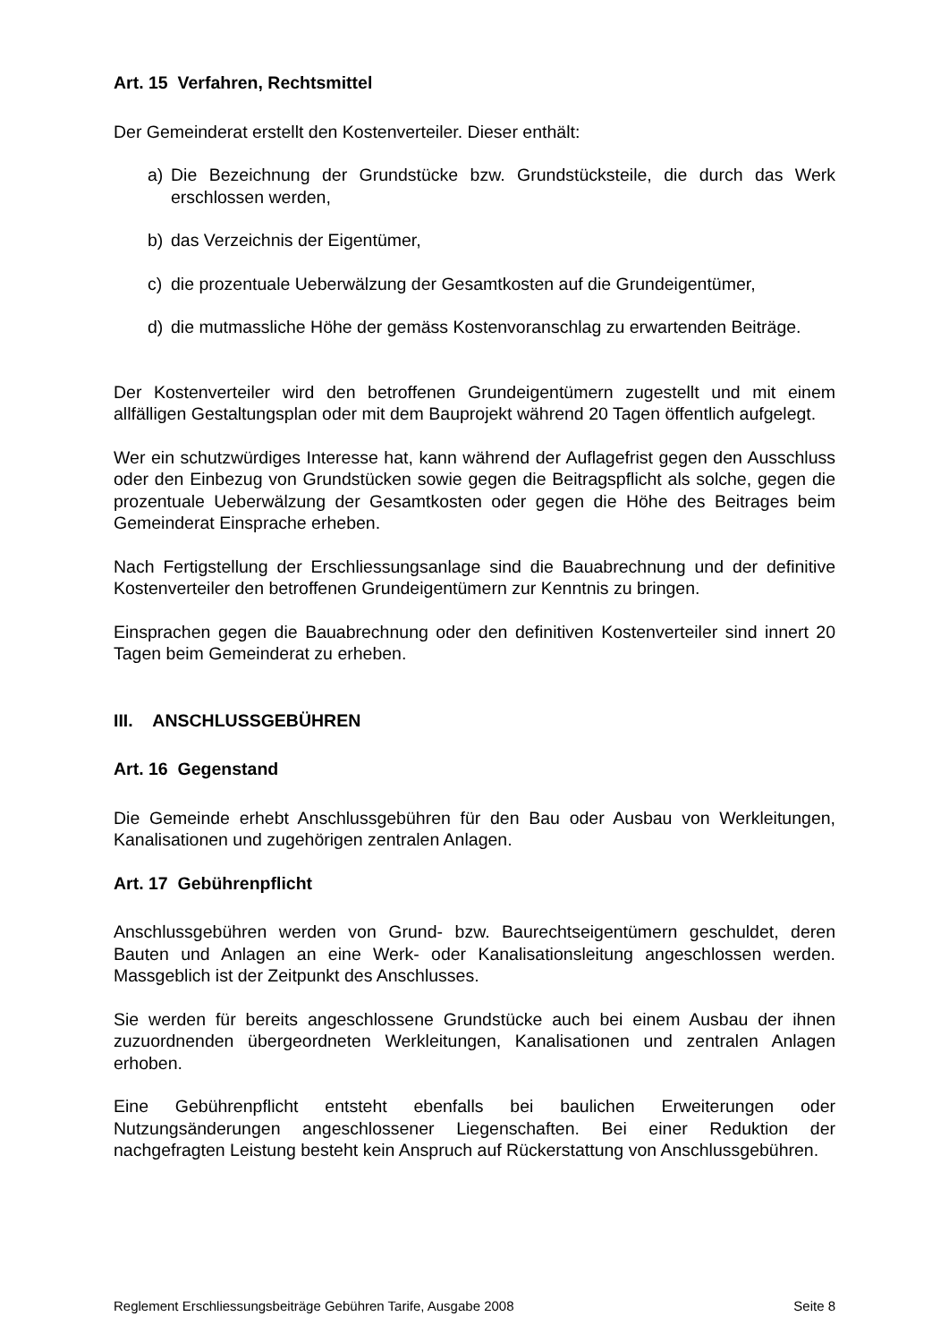Art. 15 Verfahren, Rechtsmittel
Der Gemeinderat erstellt den Kostenverteiler. Dieser enthält:
a) Die Bezeichnung der Grundstücke bzw. Grundstücksteile, die durch das Werk erschlossen werden,
b) das Verzeichnis der Eigentümer,
c) die prozentuale Ueberwälzung der Gesamtkosten auf die Grundeigentümer,
d) die mutmassliche Höhe der gemäss Kostenvoranschlag zu erwartenden Beiträge.
Der Kostenverteiler wird den betroffenen Grundeigentümern zugestellt und mit einem allfälligen Gestaltungsplan oder mit dem Bauprojekt während 20 Tagen öffentlich aufgelegt.
Wer ein schutzwürdiges Interesse hat, kann während der Auflagefrist gegen den Ausschluss oder den Einbezug von Grundstücken sowie gegen die Beitragspflicht als solche, gegen die prozentuale Ueberwälzung der Gesamtkosten oder gegen die Höhe des Beitrages beim Gemeinderat Einsprache erheben.
Nach Fertigstellung der Erschliessungsanlage sind die Bauabrechnung und der definitive Kostenverteiler den betroffenen Grundeigentümern zur Kenntnis zu bringen.
Einsprachen gegen die Bauabrechnung oder den definitiven Kostenverteiler sind innert 20 Tagen beim Gemeinderat zu erheben.
III. ANSCHLUSSGEBÜHREN
Art. 16 Gegenstand
Die Gemeinde erhebt Anschlussgebühren für den Bau oder Ausbau von Werkleitungen, Kanalisationen und zugehörigen zentralen Anlagen.
Art. 17 Gebührenpflicht
Anschlussgebühren werden von Grund- bzw. Baurechtseigentümern geschuldet, deren Bauten und Anlagen an eine Werk- oder Kanalisationsleitung angeschlossen werden. Massgeblich ist der Zeitpunkt des Anschlusses.
Sie werden für bereits angeschlossene Grundstücke auch bei einem Ausbau der ihnen zuzuordnenden übergeordneten Werkleitungen, Kanalisationen und zentralen Anlagen erhoben.
Eine Gebührenpflicht entsteht ebenfalls bei baulichen Erweiterungen oder Nutzungsänderungen angeschlossener Liegenschaften. Bei einer Reduktion der nachgefragten Leistung besteht kein Anspruch auf Rückerstattung von Anschlussgebühren.
Reglement Erschliessungsbeiträge Gebühren Tarife, Ausgabe 2008 Seite 8